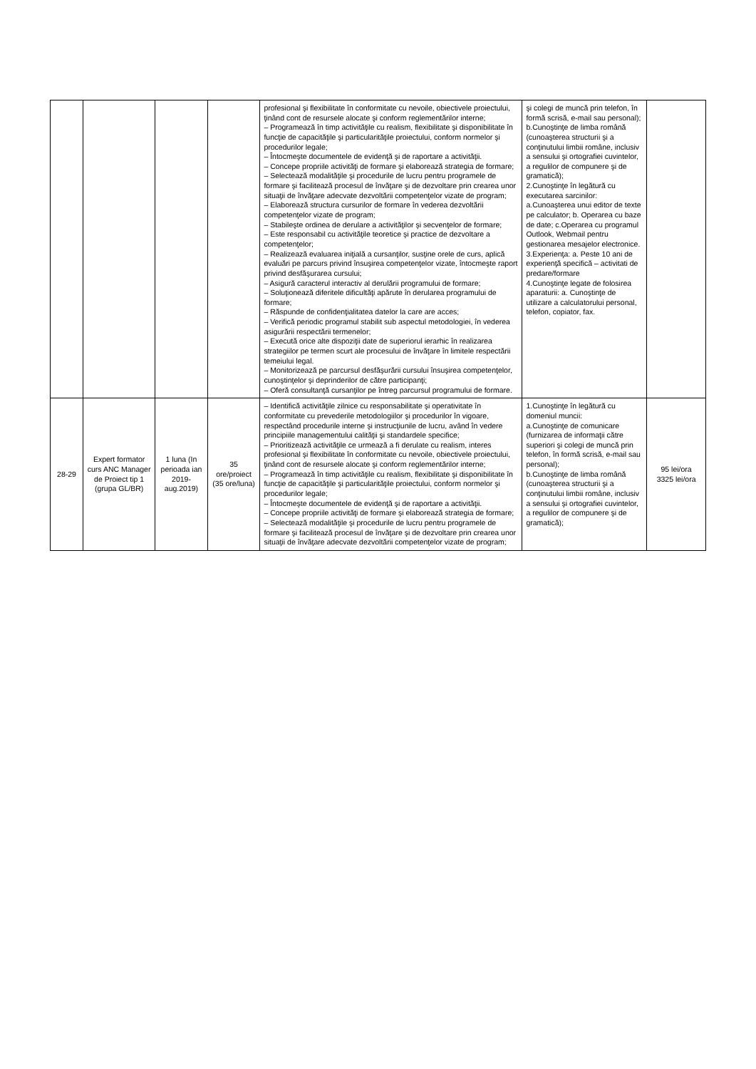| | | | | profesional şi flexibilitate în conformitate cu nevoile, obiectivele proiectului, ţinând cont de resursele alocate şi conform reglementărilor interne; – Programează în timp activităţile cu realism, flexibilitate şi disponibilitate în funcţie de capacităţile şi particularităţile proiectului, conform normelor şi procedurilor legale; – Întocmeşte documentele de evidenţă şi de raportare a activităţii. – Concepe propriile activităţi de formare şi elaborează strategia de formare; – Selectează modalităţile şi procedurile de lucru pentru programele de formare şi facilitează procesul de învăţare şi de dezvoltare prin crearea unor situaţii de învăţare adecvate dezvoltării competenţelor vizate de program; – Elaborează structura cursurilor de formare în vederea dezvoltării competenţelor vizate de program; – Stabileşte ordinea de derulare a activităţilor şi secvenţelor de formare; – Este responsabil cu activităţile teoretice şi practice de dezvoltare a competenţelor; – Realizează evaluarea iniţială a cursanţilor, susţine orele de curs, aplică evaluări pe parcurs privind însuşirea competenţelor vizate, întocmeşte raport privind desfăşurarea cursului; – Asigură caracterul interactiv al derulării programului de formare; – Soluţionează diferitele dificultăţi apărute în derularea programului de formare; – Răspunde de confidenţialitatea datelor la care are acces; – Verifică periodic programul stabilit sub aspectul metodologiei, în vederea asigurării respectării termenelor; – Execută orice alte dispoziţii date de superiorul ierarhic în realizarea strategiilor pe termen scurt ale procesului de învăţare în limitele respectării temeiului legal. – Monitorizează pe parcursul desfăşurării cursului însuşirea competenţelor, cunoştinţelor şi deprinderilor de către participanţi; – Oferă consultanţă cursanţilor pe întreg parcursul programului de formare. | şi colegi de muncă prin telefon, în formă scrisă, e-mail sau personal); b.Cunoştinţe de limba română (cunoaşterea structurii şi a conţinutului limbii române, inclusiv a sensului şi ortografiei cuvintelor, a regulilor de compunere şi de gramatică); 2.Cunoştinţe în legătură cu executarea sarcinilor: a.Cunoaşterea unui editor de texte pe calculator; b. Operarea cu baze de date; c.Operarea cu programul Outlook, Webmail pentru gestionarea mesajelor electronice. 3.Experienţa: a. Peste 10 ani de experienţă specifică – activitati de predare/formare 4.Cunoştinţe legate de folosirea aparaturii: a. Cunoştinţe de utilizare a calculatorului personal, telefon, copiator, fax. | |
| 28-29 | Expert formator curs ANC Manager de Proiect tip 1 (grupa GL/BR) | 1 luna (In perioada ian 2019-aug.2019) | 35 ore/proiect (35 ore/luna) | – Identifică activităţile zilnice cu responsabilitate şi operativitate în conformitate cu prevederile metodologiilor şi procedurilor în vigoare, respectând procedurile interne şi instrucţiunile de lucru, având în vedere principiile managementului calităţii şi standardele specifice; – Prioritizează activităţile ce urmează a fi derulate cu realism, interes profesional şi flexibilitate în conformitate cu nevoile, obiectivele proiectului, ţinând cont de resursele alocate şi conform reglementărilor interne; – Programează în timp activităţile cu realism, flexibilitate şi disponibilitate în funcţie de capacităţile şi particularităţile proiectului, conform normelor şi procedurilor legale; – Întocmeşte documentele de evidenţă şi de raportare a activităţii. – Concepe propriile activităţi de formare şi elaborează strategia de formare; – Selectează modalităţile şi procedurile de lucru pentru programele de formare şi facilitează procesul de învăţare şi de dezvoltare prin crearea unor situaţii de învăţare adecvate dezvoltării competenţelor vizate de program; | 1.Cunoştinţe în legătură cu domeniul muncii: a.Cunoştinţe de comunicare (furnizarea de informaţii către superiori şi colegi de muncă prin telefon, în formă scrisă, e-mail sau personal); b.Cunoştinţe de limba română (cunoaşterea structurii şi a conţinutului limbii române, inclusiv a sensului şi ortografiei cuvintelor, a regulilor de compunere şi de gramatică); | 95 lei/ora 3325 lei/ora |